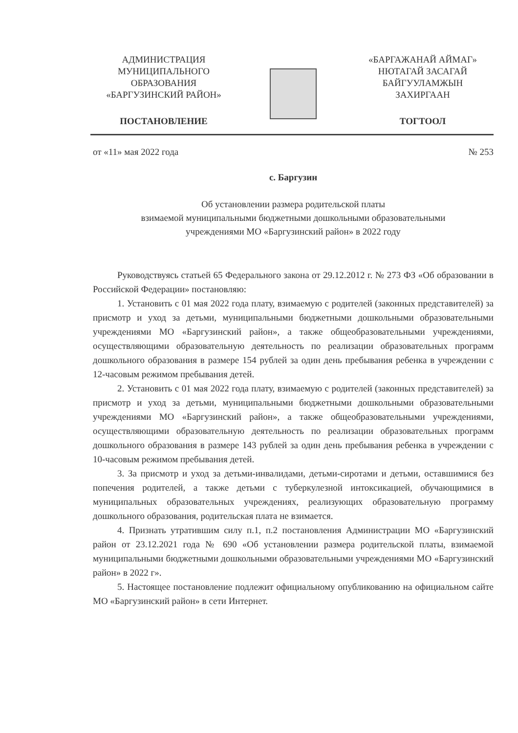АДМИНИСТРАЦИЯ
МУНИЦИПАЛЬНОГО
ОБРАЗОВАНИЯ
«БАРГУЗИНСКИЙ РАЙОН»
ПОСТАНОВЛЕНИЕ
«БАРГАЖАНАЙ АЙМАГ»
НЮТАГАЙ ЗАСАГАЙ
БАЙГУУЛАМЖЫН
ЗАХИРГААН
ТОГТООЛ
от «11» мая 2022 года № 253
с. Баргузин
Об установлении размера родительской платы
взимаемой муниципальными бюджетными дошкольными образовательными
учреждениями МО «Баргузинский район» в 2022 году
Руководствуясь статьей 65 Федерального закона от 29.12.2012 г. № 273 ФЗ «Об образовании в Российской Федерации» постановляю:
1. Установить с 01 мая 2022 года плату, взимаемую с родителей (законных представителей) за присмотр и уход за детьми, муниципальными бюджетными дошкольными образовательными учреждениями МО «Баргузинский район», а также общеобразовательными учреждениями, осуществляющими образовательную деятельность по реализации образовательных программ дошкольного образования в размере 154 рублей за один день пребывания ребенка в учреждении с 12-часовым режимом пребывания детей.
2. Установить с 01 мая 2022 года плату, взимаемую с родителей (законных представителей) за присмотр и уход за детьми, муниципальными бюджетными дошкольными образовательными учреждениями МО «Баргузинский район», а также общеобразовательными учреждениями, осуществляющими образовательную деятельность по реализации образовательных программ дошкольного образования в размере 143 рублей за один день пребывания ребенка в учреждении с 10-часовым режимом пребывания детей.
3. За присмотр и уход за детьми-инвалидами, детьми-сиротами и детьми, оставшимися без попечения родителей, а также детьми с туберкулезной интоксикацией, обучающимися в муниципальных образовательных учреждениях, реализующих образовательную программу дошкольного образования, родительская плата не взимается.
4. Признать утратившим силу п.1, п.2 постановления Администрации МО «Баргузинский район от 23.12.2021 года № 690 «Об установлении размера родительской платы, взимаемой муниципальными бюджетными дошкольными образовательными учреждениями МО «Баргузинский район» в 2022 г».
5. Настоящее постановление подлежит официальному опубликованию на официальном сайте МО «Баргузинский район» в сети Интернет.